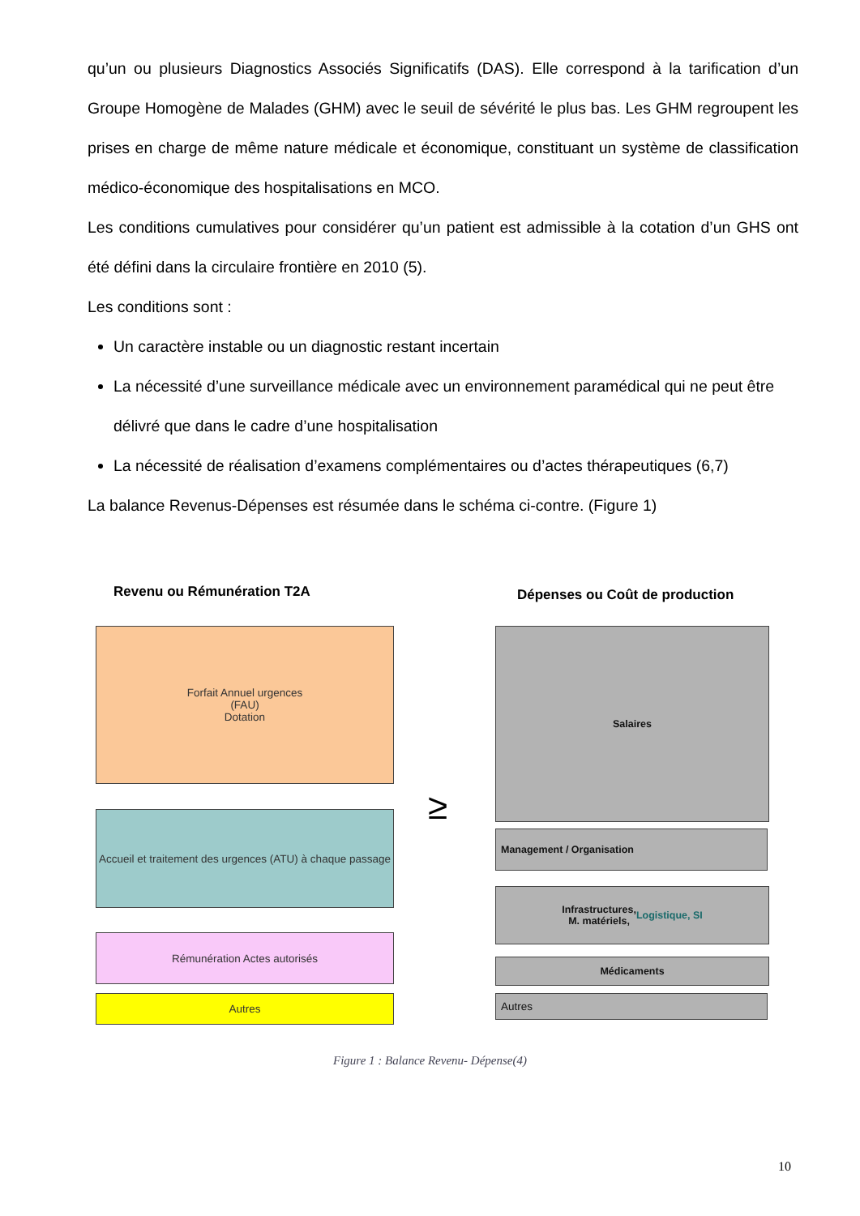qu’un ou plusieurs Diagnostics Associés Significatifs (DAS). Elle correspond à la tarification d’un Groupe Homogène de Malades (GHM) avec le seuil de sévérité le plus bas. Les GHM regroupent les prises en charge de même nature médicale et économique, constituant un système de classification médico-économique des hospitalisations en MCO.
Les conditions cumulatives pour considérer qu’un patient est admissible à la cotation d’un GHS ont été défini dans la circulaire frontière en 2010 (5).
Les conditions sont :
Un caractère instable ou un diagnostic restant incertain
La nécessité d’une surveillance médicale avec un environnement paramédical qui ne peut être délivré que dans le cadre d’une hospitalisation
La nécessité de réalisation d’examens complémentaires ou d’actes thérapeutiques (6,7)
La balance Revenus-Dépenses est résumée dans le schéma ci-contre. (Figure 1)
Revenu ou Rémunération T2A Dépenses ou Coût de production
Forfait Annuel urgences
(FAU)
Dotation
Accueil et traitement des urgences (ATU) à chaque passage
Rémunération Actes autorisés
Autres
≥
Salaires
Management / Organisation
Infrastructures,
M. matériels, Logistique, SI
Médicaments
Autres
Figure 1 : Balance Revenu- Dépense(4)
10